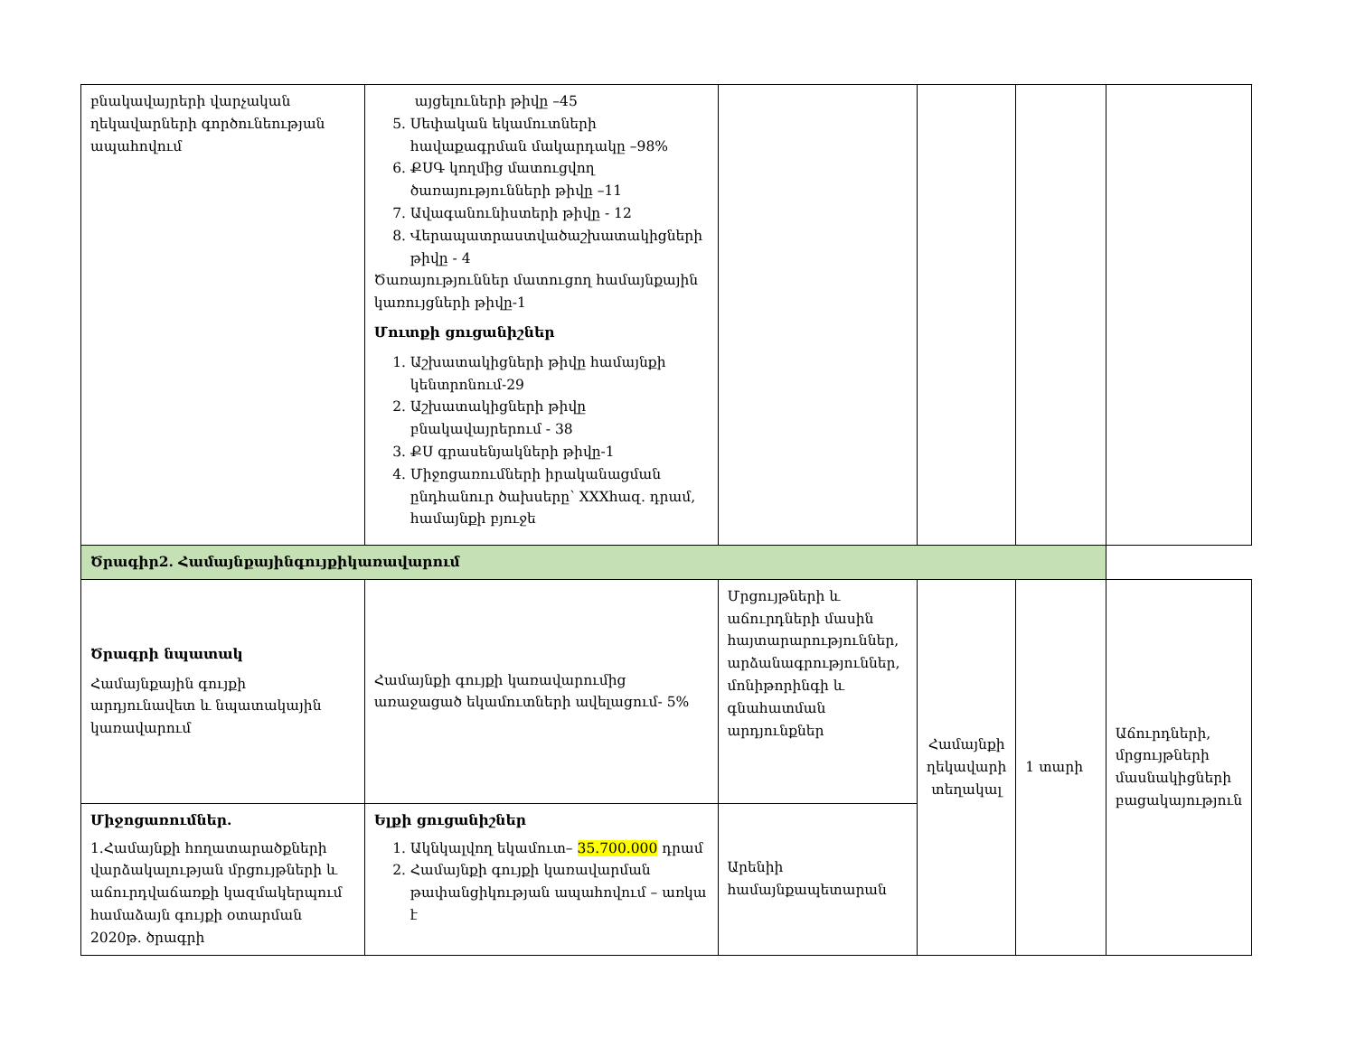| բնակավայրերի վարչական ղեկավարների գործունեության ապահովում | այցելուների թիվը –45 5. Սեփական եկամուտների հավաքագրման մակարդակը –98% 6. ՔՍԳ կողմից մատուցվող ծառայությունների թիվը –11 7. Ավագանունիստերի թիվը - 12 8. Վերապատրաստվածաշխատակիցների թիվը - 4 Ծառայություններ մատուցող համայնքային կառույցների թիվը-1 Մուտքի ցուցանիշներ 1. Աշխատակիցների թիվը համայնքի կենտրոնում-29 2. Աշխատակիցների թիվը բնակավայրերում - 38 3. ՔՍ գրասենյակների թիվը-1 4. Միջոցառումների իրականացման ընդհանուր ծախսերը՝ XXXհազ. դրամ, համայնքի բյուջե | | | | |
| Ծրագիր2. Համայնքայինգույքիկառավարում | | | | | |
| Ծրագրի նպատակ Համայնքային գույքի արդյունավետ և նպատակային կառավարում | Համայնքի գույքի կառավարումից առաջացած եկամուտների ավելացում- 5% | Մրցույթների և աճուրդների մասին հայտարարություններ, արձանագրություններ, մոնիթորինգի և գնահատման արդյունքներ | Համայնքի ղեկավարի տեղակալ | 1 տարի | Աճուրդների, մրցույթների մասնակիցների բացակայություն |
| Միջոցառումներ. 1.Համայնքի հողատարածքների վարձակալության մրցույթների և աճուրդվաճառքի կազմակերպում համաձայն գույքի օտարման 2020թ. ծրագրի | Ելքի ցուցանիշներ 1. Ակնկալվող եկամուտ– 35.700.000 դրամ 2. Համայնքի գույքի կառավարման թափանցիկության ապահովում – առկա է | Արենիի համայնքապետարան | | | |